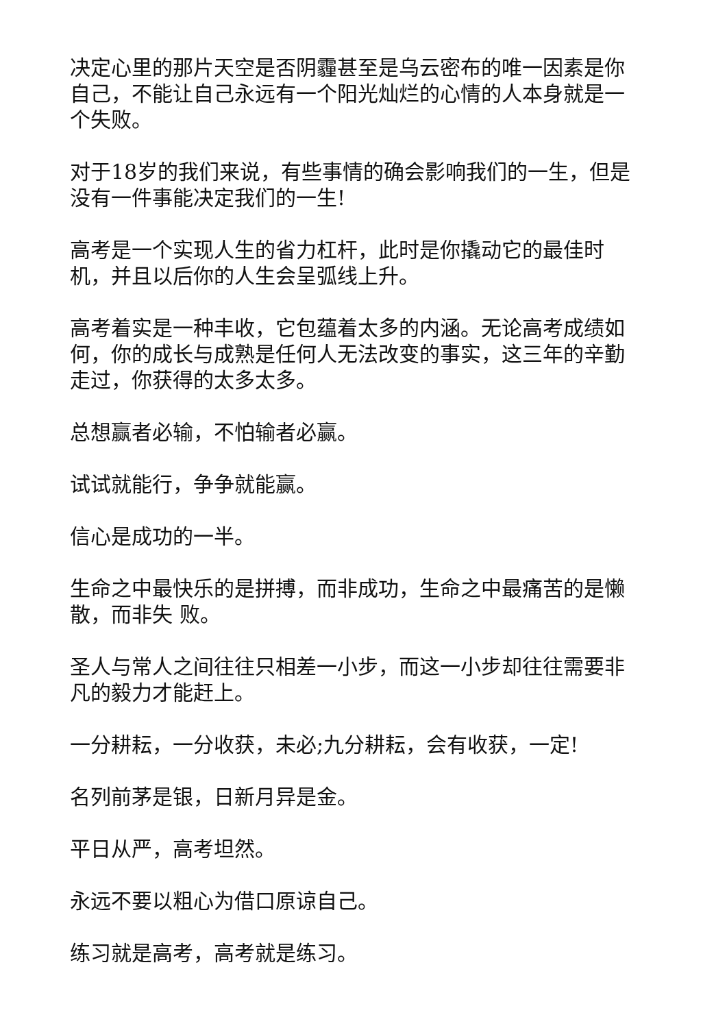决定心里的那片天空是否阴霾甚至是乌云密布的唯一因素是你自己，不能让自己永远有一个阳光灿烂的心情的人本身就是一个失败。
对于18岁的我们来说，有些事情的确会影响我们的一生，但是没有一件事能决定我们的一生!
高考是一个实现人生的省力杠杆，此时是你撬动它的最佳时机，并且以后你的人生会呈弧线上升。
高考着实是一种丰收，它包蕴着太多的内涵。无论高考成绩如何，你的成长与成熟是任何人无法改变的事实，这三年的辛勤走过，你获得的太多太多。
总想赢者必输，不怕输者必赢。
试试就能行，争争就能赢。
信心是成功的一半。
生命之中最快乐的是拼搏，而非成功，生命之中最痛苦的是懒散，而非失 败。
圣人与常人之间往往只相差一小步，而这一小步却往往需要非凡的毅力才能赶上。
一分耕耘，一分收获，未必;九分耕耘，会有收获，一定!
名列前茅是银，日新月异是金。
平日从严，高考坦然。
永远不要以粗心为借口原谅自己。
练习就是高考，高考就是练习。